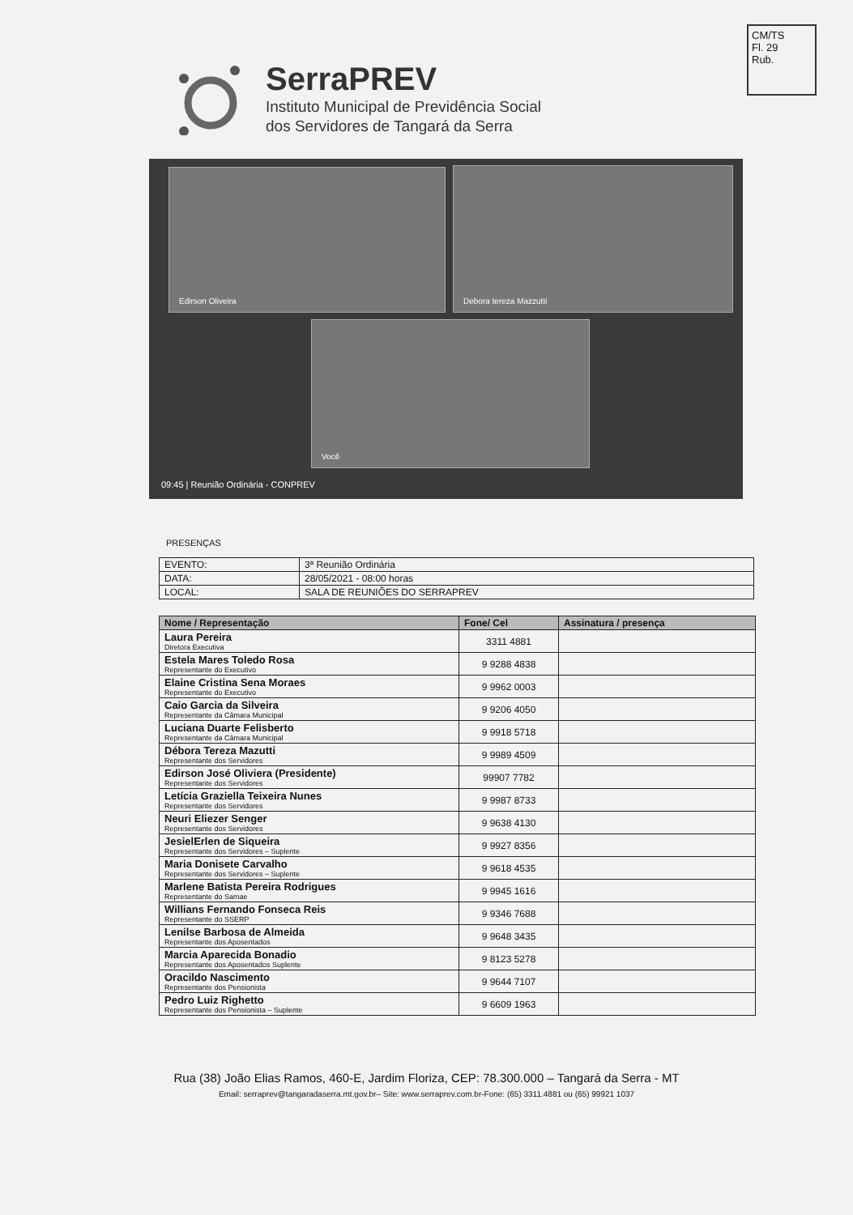CM/TS
Fl. 29
Rub.
SerraPREV
Instituto Municipal de Previdência Social
dos Servidores de Tangará da Serra
Edirson Oliveira Debora tereza Mazzutti
Você
09:45 | Reunião Ordinária - CONPREV
PRESENÇAS
| EVENTO: | 3ª Reunião Ordinária |
| DATA: | 28/05/2021 - 08:00 horas |
| LOCAL: | SALA DE REUNIÕES DO SERRAPREV |
| Nome / Representação | Fone/ Cel | Assinatura / presença |
| --- | --- | --- |
| Laura Pereira Diretora Executiva | 3311 4881 | |
| Estela Mares Toledo Rosa Representante do Executivo | 9 9288 4838 | |
| Elaine Cristina Sena Moraes Representante do Executivo | 9 9962 0003 | |
| Caio Garcia da Silveira Representante da Câmara Municipal | 9 9206 4050 | |
| Luciana Duarte Felisberto Representante da Câmara Municipal | 9 9918 5718 | |
| Débora Tereza Mazutti Representante dos Servidores | 9 9989 4509 | |
| Edirson José Oliviera (Presidente) Representante dos Servidores | 99907 7782 | |
| Letícia Graziella Teixeira Nunes Representante dos Servidores | 9 9987 8733 | |
| Neuri Eliezer Senger Representante dos Servidores | 9 9638 4130 | |
| JesielErlen de Siqueira Representante dos Servidores – Suplente | 9 9927 8356 | |
| Maria Donisete Carvalho Representante dos Servidores – Suplente | 9 9618 4535 | |
| Marlene Batista Pereira Rodrigues Representante do Samae | 9 9945 1616 | |
| Willians Fernando Fonseca Reis Representante do SSERP | 9 9346 7688 | |
| Lenilse Barbosa de Almeida Representante dos Aposentados | 9 9648 3435 | |
| Marcia Aparecida Bonadio Representante dos Aposentados Suplente | 9 8123 5278 | |
| Oracildo Nascimento Representante dos Pensionista | 9 9644 7107 | |
| Pedro Luiz Righetto Representante dos Pensionista – Suplente | 9 6609 1963 | |
Rua (38) João Elias Ramos, 460-E, Jardim Floriza, CEP: 78.300.000 – Tangará da Serra - MT
Email: serraprev@tangaradaserra.mt.gov.br– Site: www.serraprev.com.br-Fone: (65) 3311.4881 ou (65) 99921 1037